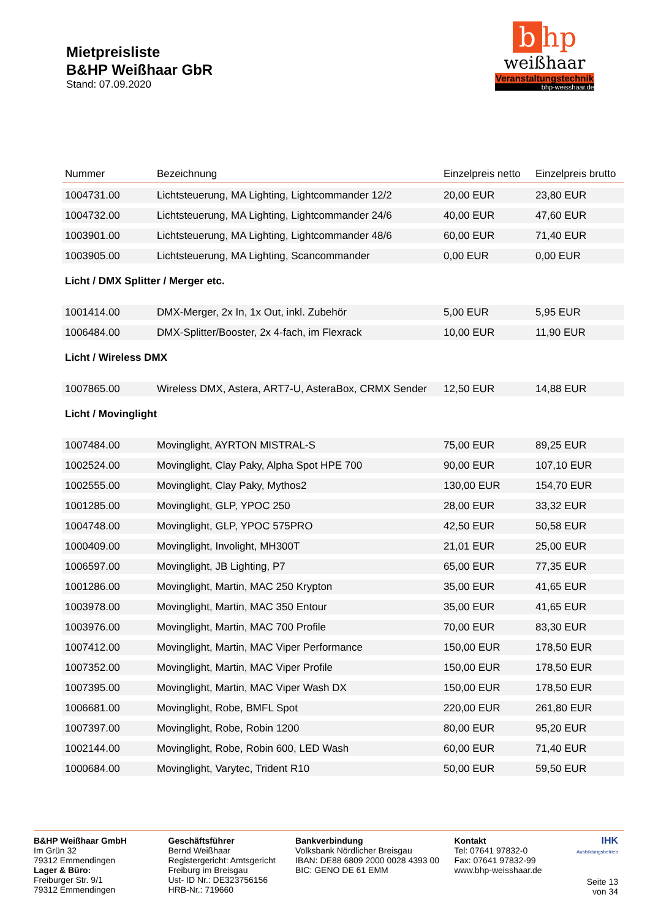Mietpreisliste
B&HP Weißhaar GbR
Stand: 07.09.2020
bhp
weißhaar
Veranstaltungstechnik
bhp-weisshaar.de
| Nummer | Bezeichnung | Einzelpreis netto | Einzelpreis brutto |
| --- | --- | --- | --- |
| 1004731.00 | Lichtsteuerung, MA Lighting, Lightcommander 12/2 | 20,00 EUR | 23,80 EUR |
| 1004732.00 | Lichtsteuerung, MA Lighting, Lightcommander 24/6 | 40,00 EUR | 47,60 EUR |
| 1003901.00 | Lichtsteuerung, MA Lighting, Lightcommander 48/6 | 60,00 EUR | 71,40 EUR |
| 1003905.00 | Lichtsteuerung, MA Lighting, Scancommander | 0,00 EUR | 0,00 EUR |
| Licht / DMX Splitter / Merger etc. | | | |
| 1001414.00 | DMX-Merger, 2x In, 1x Out, inkl. Zubehör | 5,00 EUR | 5,95 EUR |
| 1006484.00 | DMX-Splitter/Booster, 2x 4-fach, im Flexrack | 10,00 EUR | 11,90 EUR |
| Licht / Wireless DMX | | | |
| 1007865.00 | Wireless DMX, Astera, ART7-U, AsteraBox, CRMX Sender | 12,50 EUR | 14,88 EUR |
| Licht / Movinglight | | | |
| 1007484.00 | Movinglight, AYRTON MISTRAL-S | 75,00 EUR | 89,25 EUR |
| 1002524.00 | Movinglight, Clay Paky, Alpha Spot HPE 700 | 90,00 EUR | 107,10 EUR |
| 1002555.00 | Movinglight, Clay Paky, Mythos2 | 130,00 EUR | 154,70 EUR |
| 1001285.00 | Movinglight, GLP, YPOC 250 | 28,00 EUR | 33,32 EUR |
| 1004748.00 | Movinglight, GLP, YPOC 575PRO | 42,50 EUR | 50,58 EUR |
| 1000409.00 | Movinglight, Involight, MH300T | 21,01 EUR | 25,00 EUR |
| 1006597.00 | Movinglight, JB Lighting, P7 | 65,00 EUR | 77,35 EUR |
| 1001286.00 | Movinglight, Martin, MAC 250 Krypton | 35,00 EUR | 41,65 EUR |
| 1003978.00 | Movinglight, Martin, MAC 350 Entour | 35,00 EUR | 41,65 EUR |
| 1003976.00 | Movinglight, Martin, MAC 700 Profile | 70,00 EUR | 83,30 EUR |
| 1007412.00 | Movinglight, Martin, MAC Viper Performance | 150,00 EUR | 178,50 EUR |
| 1007352.00 | Movinglight, Martin, MAC Viper Profile | 150,00 EUR | 178,50 EUR |
| 1007395.00 | Movinglight, Martin, MAC Viper Wash DX | 150,00 EUR | 178,50 EUR |
| 1006681.00 | Movinglight, Robe, BMFL Spot | 220,00 EUR | 261,80 EUR |
| 1007397.00 | Movinglight, Robe, Robin 1200 | 80,00 EUR | 95,20 EUR |
| 1002144.00 | Movinglight, Robe, Robin 600, LED Wash | 60,00 EUR | 71,40 EUR |
| 1000684.00 | Movinglight, Varytec, Trident R10 | 50,00 EUR | 59,50 EUR |
B&HP Weißhaar GmbH
Im Grün 32
79312 Emmendingen
Lager & Büro:
Freiburger Str. 9/1
79312 Emmendingen
Geschäftsführer
Bernd Weißhaar
Registergericht: Amtsgericht Freiburg im Breisgau
Ust- ID Nr.: DE323756156
HRB-Nr.: 719660
Bankverbindung
Volksbank Nördlicher Breisgau
IBAN: DE88 6809 2000 0028 4393 00
BIC: GENO DE 61 EMM
Kontakt
Tel: 07641 97832-0
Fax: 07641 97832-99
www.bhp-weisshaar.de
IHK
Ausbildungsbetrieb
Seite 13 von 34